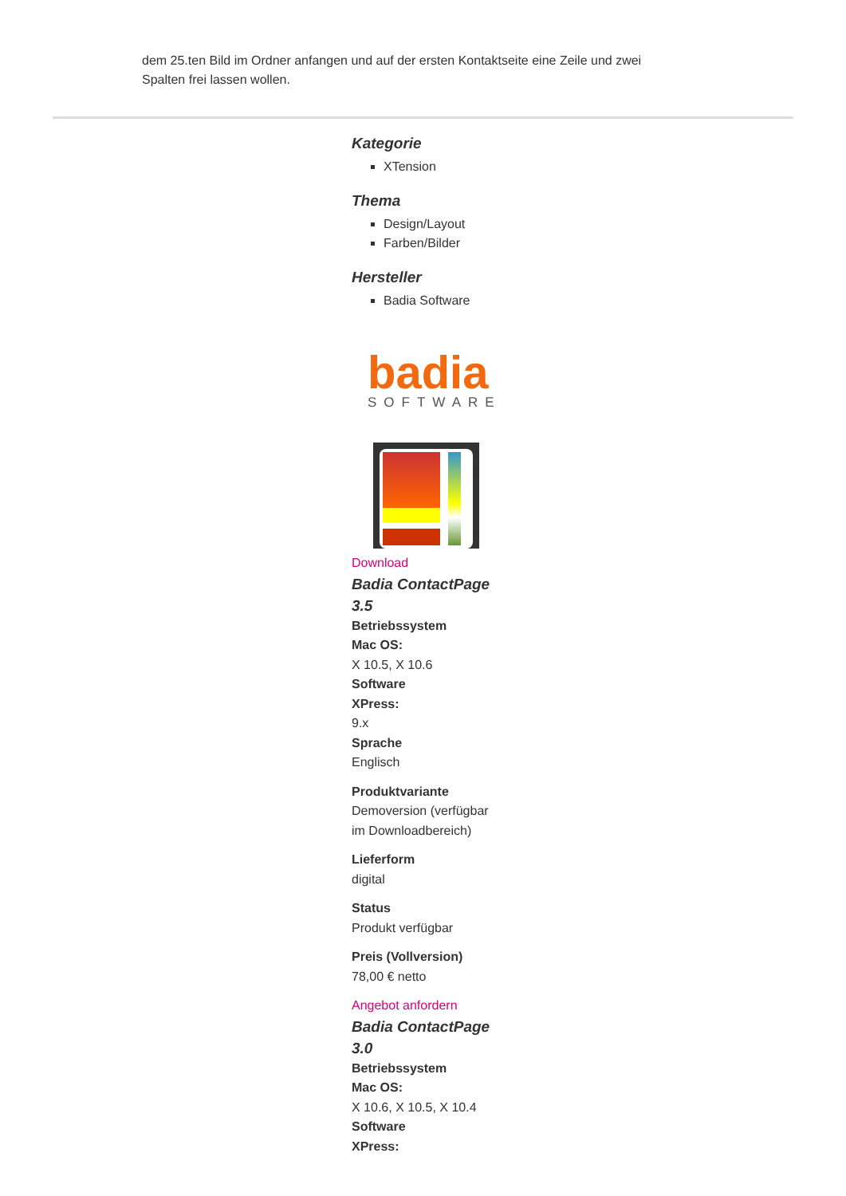dem 25.ten Bild im Ordner anfangen und auf der ersten Kontaktseite eine Zeile und zwei Spalten frei lassen wollen.
Kategorie
XTension
Thema
Design/Layout
Farben/Bilder
Hersteller
Badia Software
badia
SOFTWARE
Download
Badia ContactPage 3.5
Betriebssystem
Mac OS:
X 10.5, X 10.6
Software
XPress:
9.x
Sprache
Englisch
Produktvariante
Demoversion (verfügbar im Downloadbereich)
Lieferform
digital
Status
Produkt verfügbar
Preis (Vollversion)
78,00 € netto
Angebot anfordern
Badia ContactPage 3.0
Betriebssystem
Mac OS:
X 10.6, X 10.5, X 10.4
Software
XPress: